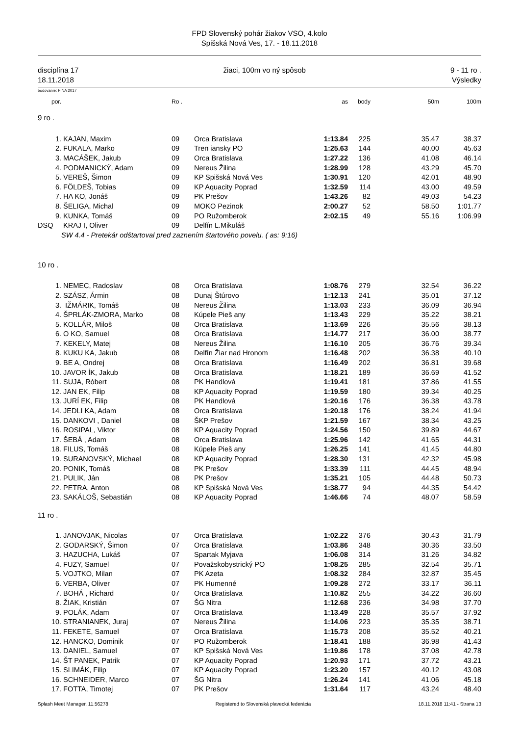FPD Slovenský pohár žiakov VSO, 4.kolo
Spišská Nová Ves, 17. - 18.11.2018
disciplína 17
18.11.2018 žiaci, 100m vo ný spôsob 9 - 11 ro .
Výsledky
bodovanie: FINA 2017
| por. | | Ro . | | as | body | 50m | 100m |
| --- | --- | --- | --- | --- | --- | --- | --- |
| 9 ro . | | | | | | | |
| 1. | KAJAN, Maxim | 09 | Orca Bratislava | 1:13.84 | 225 | 35.47 | 38.37 |
| 2. | FUKALA, Marko | 09 | Tren iansky PO | 1:25.63 | 144 | 40.00 | 45.63 |
| 3. | MACÁŠEK, Jakub | 09 | Orca Bratislava | 1:27.22 | 136 | 41.08 | 46.14 |
| 4. | PODMANICKÝ, Adam | 09 | Nereus Žilina | 1:28.99 | 128 | 43.29 | 45.70 |
| 5. | VEREŠ, Šimon | 09 | KP Spišská Nová Ves | 1:30.91 | 120 | 42.01 | 48.90 |
| 6. | FÖLDEŠ, Tobias | 09 | KP Aquacity Poprad | 1:32.59 | 114 | 43.00 | 49.59 |
| 7. | HA KO, Jonáš | 09 | PK Prešov | 1:43.26 | 82 | 49.03 | 54.23 |
| 8. | ŠELIGA, Michal | 09 | MOKO Pezinok | 2:00.27 | 52 | 58.50 | 1:01.77 |
| 9. | KUNKA, Tomáš | 09 | PO Ružomberok | 2:02.15 | 49 | 55.16 | 1:06.99 |
| DSQ | KRAJ I, Oliver | 09 | Delfín L.Mikuláš | | | | |
| | SW 4.4 - Pretekár odštartoval pred zaznením štartového povelu. ( as: 9:16) | | | | | | |
| 10 ro . | | | | | | | |
| 1. | NEMEC, Radoslav | 08 | Orca Bratislava | 1:08.76 | 279 | 32.54 | 36.22 |
| 2. | SZÁSZ, Ármin | 08 | Dunaj Štúrovo | 1:12.13 | 241 | 35.01 | 37.12 |
| 3. | IŽMÁRIK, Tomáš | 08 | Nereus Žilina | 1:13.03 | 233 | 36.09 | 36.94 |
| 4. | ŠPRLÁK-ZMORA, Marko | 08 | Kúpele Pieš any | 1:13.43 | 229 | 35.22 | 38.21 |
| 5. | KOLLÁR, Miloš | 08 | Orca Bratislava | 1:13.69 | 226 | 35.56 | 38.13 |
| 6. | O KO, Samuel | 08 | Orca Bratislava | 1:14.77 | 217 | 36.00 | 38.77 |
| 7. | KEKELY, Matej | 08 | Nereus Žilina | 1:16.10 | 205 | 36.76 | 39.34 |
| 8. | KUKU KA, Jakub | 08 | Delfín Žiar nad Hronom | 1:16.48 | 202 | 36.38 | 40.10 |
| 9. | BE A, Ondrej | 08 | Orca Bratislava | 1:16.49 | 202 | 36.81 | 39.68 |
| 10. | JAVOR ÍK, Jakub | 08 | Orca Bratislava | 1:18.21 | 189 | 36.69 | 41.52 |
| 11. | SUJA, Róbert | 08 | PK Handlová | 1:19.41 | 181 | 37.86 | 41.55 |
| 12. | JAN EK, Filip | 08 | KP Aquacity Poprad | 1:19.59 | 180 | 39.34 | 40.25 |
| 13. | JURÍ EK, Filip | 08 | PK Handlová | 1:20.16 | 176 | 36.38 | 43.78 |
| 14. | JEDLI KA, Adam | 08 | Orca Bratislava | 1:20.18 | 176 | 38.24 | 41.94 |
| 15. | DANKOVI , Daniel | 08 | ŠKP Prešov | 1:21.59 | 167 | 38.34 | 43.25 |
| 16. | ROSIPAL, Viktor | 08 | KP Aquacity Poprad | 1:24.56 | 150 | 39.89 | 44.67 |
| 17. | ŠEBÁ , Adam | 08 | Orca Bratislava | 1:25.96 | 142 | 41.65 | 44.31 |
| 18. | FILUS, Tomáš | 08 | Kúpele Pieš any | 1:26.25 | 141 | 41.45 | 44.80 |
| 19. | SURANOVSKÝ, Michael | 08 | KP Aquacity Poprad | 1:28.30 | 131 | 42.32 | 45.98 |
| 20. | PONIK, Tomáš | 08 | PK Prešov | 1:33.39 | 111 | 44.45 | 48.94 |
| 21. | PULIK, Ján | 08 | PK Prešov | 1:35.21 | 105 | 44.48 | 50.73 |
| 22. | PETRA, Anton | 08 | KP Spišská Nová Ves | 1:38.77 | 94 | 44.35 | 54.42 |
| 23. | SAKÁLOŠ, Sebastián | 08 | KP Aquacity Poprad | 1:46.66 | 74 | 48.07 | 58.59 |
| 11 ro . | | | | | | | |
| 1. | JANOVJAK, Nicolas | 07 | Orca Bratislava | 1:02.22 | 376 | 30.43 | 31.79 |
| 2. | GODARSKÝ, Šimon | 07 | Orca Bratislava | 1:03.86 | 348 | 30.36 | 33.50 |
| 3. | HAZUCHA, Lukáš | 07 | Spartak Myjava | 1:06.08 | 314 | 31.26 | 34.82 |
| 4. | FUZY, Samuel | 07 | Považskobystrický PO | 1:08.25 | 285 | 32.54 | 35.71 |
| 5. | VOJTKO, Milan | 07 | PK Azeta | 1:08.32 | 284 | 32.87 | 35.45 |
| 6. | VERBA, Oliver | 07 | PK Humenné | 1:09.28 | 272 | 33.17 | 36.11 |
| 7. | BOHÁ , Richard | 07 | Orca Bratislava | 1:10.82 | 255 | 34.22 | 36.60 |
| 8. | ŽIAK, Kristián | 07 | ŠG Nitra | 1:12.68 | 236 | 34.98 | 37.70 |
| 9. | POLÁK, Adam | 07 | Orca Bratislava | 1:13.49 | 228 | 35.57 | 37.92 |
| 10. | STRANIANEK, Juraj | 07 | Nereus Žilina | 1:14.06 | 223 | 35.35 | 38.71 |
| 11. | FEKETE, Samuel | 07 | Orca Bratislava | 1:15.73 | 208 | 35.52 | 40.21 |
| 12. | HANCKO, Dominik | 07 | PO Ružomberok | 1:18.41 | 188 | 36.98 | 41.43 |
| 13. | DANIEL, Samuel | 07 | KP Spišská Nová Ves | 1:19.86 | 178 | 37.08 | 42.78 |
| 14. | ŠT PANEK, Patrik | 07 | KP Aquacity Poprad | 1:20.93 | 171 | 37.72 | 43.21 |
| 15. | SLIMÁK, Filip | 07 | KP Aquacity Poprad | 1:23.20 | 157 | 40.12 | 43.08 |
| 16. | SCHNEIDER, Marco | 07 | ŠG Nitra | 1:26.24 | 141 | 41.06 | 45.18 |
| 17. | FOTTA, Timotej | 07 | PK Prešov | 1:31.64 | 117 | 43.24 | 48.40 |
Splash Meet Manager, 11.56278 Registered to Slovenská plavecká federácia 18.11.2018 11:41 - Strana 13